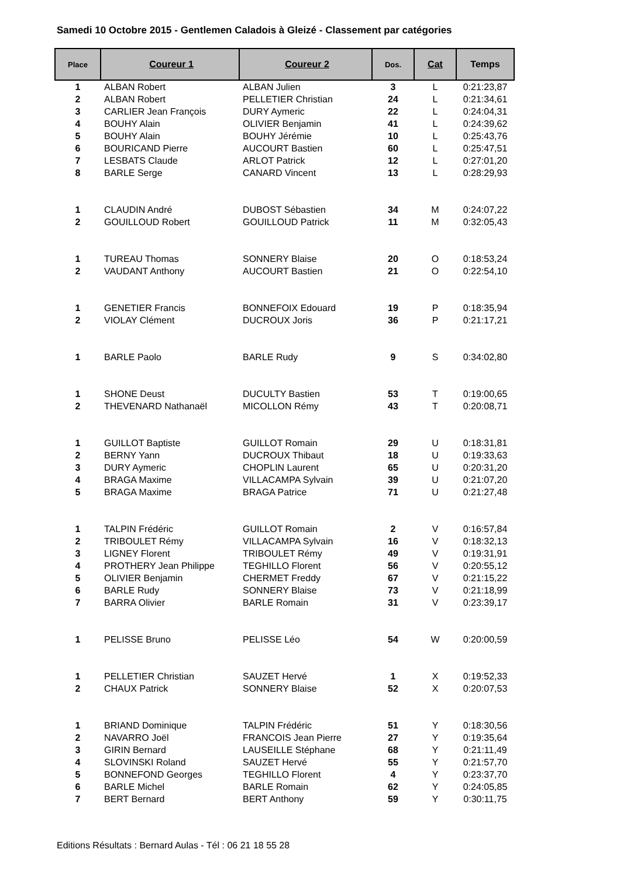Samedi 10 Octobre 2015 - Gentlemen Caladois à Gleizé - Classement par catégories
| Place | Coureur 1 | Coureur 2 | Dos. | Cat | Temps |
| --- | --- | --- | --- | --- | --- |
| 1 | ALBAN Robert | ALBAN Julien | 3 | L | 0:21:23,87 |
| 2 | ALBAN Robert | PELLETIER Christian | 24 | L | 0:21:34,61 |
| 3 | CARLIER Jean François | DURY Aymeric | 22 | L | 0:24:04,31 |
| 4 | BOUHY Alain | OLIVIER Benjamin | 41 | L | 0:24:39,62 |
| 5 | BOUHY Alain | BOUHY Jérémie | 10 | L | 0:25:43,76 |
| 6 | BOURICAND Pierre | AUCOURT Bastien | 60 | L | 0:25:47,51 |
| 7 | LESBATS Claude | ARLOT Patrick | 12 | L | 0:27:01,20 |
| 8 | BARLE Serge | CANARD Vincent | 13 | L | 0:28:29,93 |
| 1 | CLAUDIN André | DUBOST Sébastien | 34 | M | 0:24:07,22 |
| 2 | GOUILLOUD Robert | GOUILLOUD Patrick | 11 | M | 0:32:05,43 |
| 1 | TUREAU Thomas | SONNERY Blaise | 20 | O | 0:18:53,24 |
| 2 | VAUDANT Anthony | AUCOURT Bastien | 21 | O | 0:22:54,10 |
| 1 | GENETIER Francis | BONNEFOIX Edouard | 19 | P | 0:18:35,94 |
| 2 | VIOLAY Clément | DUCROUX Joris | 36 | P | 0:21:17,21 |
| 1 | BARLE Paolo | BARLE Rudy | 9 | S | 0:34:02,80 |
| 1 | SHONE Deust | DUCULTY Bastien | 53 | T | 0:19:00,65 |
| 2 | THEVENARD Nathanaël | MICOLLON Rémy | 43 | T | 0:20:08,71 |
| 1 | GUILLOT Baptiste | GUILLOT Romain | 29 | U | 0:18:31,81 |
| 2 | BERNY Yann | DUCROUX Thibaut | 18 | U | 0:19:33,63 |
| 3 | DURY Aymeric | CHOPLIN Laurent | 65 | U | 0:20:31,20 |
| 4 | BRAGA Maxime | VILLACAMPA Sylvain | 39 | U | 0:21:07,20 |
| 5 | BRAGA Maxime | BRAGA Patrice | 71 | U | 0:21:27,48 |
| 1 | TALPIN Frédéric | GUILLOT Romain | 2 | V | 0:16:57,84 |
| 2 | TRIBOULET Rémy | VILLACAMPA Sylvain | 16 | V | 0:18:32,13 |
| 3 | LIGNEY Florent | TRIBOULET Rémy | 49 | V | 0:19:31,91 |
| 4 | PROTHERY Jean Philippe | TEGHILLO Florent | 56 | V | 0:20:55,12 |
| 5 | OLIVIER Benjamin | CHERMET Freddy | 67 | V | 0:21:15,22 |
| 6 | BARLE Rudy | SONNERY Blaise | 73 | V | 0:21:18,99 |
| 7 | BARRA Olivier | BARLE Romain | 31 | V | 0:23:39,17 |
| 1 | PELISSE Bruno | PELISSE Léo | 54 | W | 0:20:00,59 |
| 1 | PELLETIER Christian | SAUZET Hervé | 1 | X | 0:19:52,33 |
| 2 | CHAUX Patrick | SONNERY Blaise | 52 | X | 0:20:07,53 |
| 1 | BRIAND Dominique | TALPIN Frédéric | 51 | Y | 0:18:30,56 |
| 2 | NAVARRO Joël | FRANCOIS Jean Pierre | 27 | Y | 0:19:35,64 |
| 3 | GIRIN Bernard | LAUSEILLE Stéphane | 68 | Y | 0:21:11,49 |
| 4 | SLOVINSKI Roland | SAUZET Hervé | 55 | Y | 0:21:57,70 |
| 5 | BONNEFOND Georges | TEGHILLO Florent | 4 | Y | 0:23:37,70 |
| 6 | BARLE Michel | BARLE Romain | 62 | Y | 0:24:05,85 |
| 7 | BERT Bernard | BERT Anthony | 59 | Y | 0:30:11,75 |
Editions Résultats : Bernard Aulas - Tél : 06 21 18 55 28